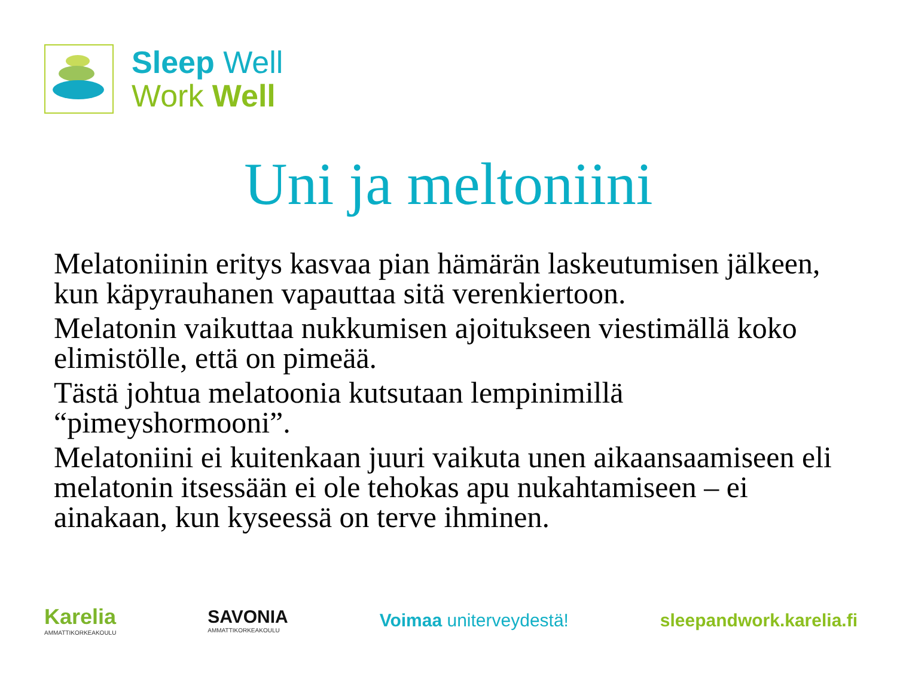Sleep Well
Work Well
Uni ja meltoniini
Melatoniinin eritys kasvaa pian hämärän laskeutumisen jälkeen, kun käpyrauhanen vapauttaa sitä verenkiertoon.
Melatonin vaikuttaa nukkumisen ajoitukseen viestimällä koko elimistölle, että on pimeää.
Tästä johtua melatoonia kutsutaan lempinimillä “pimeyshormooni”.
Melatoniini ei kuitenkaan juuri vaikuta unen aikaansaamiseen eli melatonin itsessään ei ole tehokas apu nukahtamiseen – ei ainakaan, kun kyseessä on terve ihminen.
Karelia
AMMATTIKORKEAKOULU
SAVONIA
AMMATTIKORKEAKOULU
Voimaa uniterveydestä! sleepandwork.karelia.fi